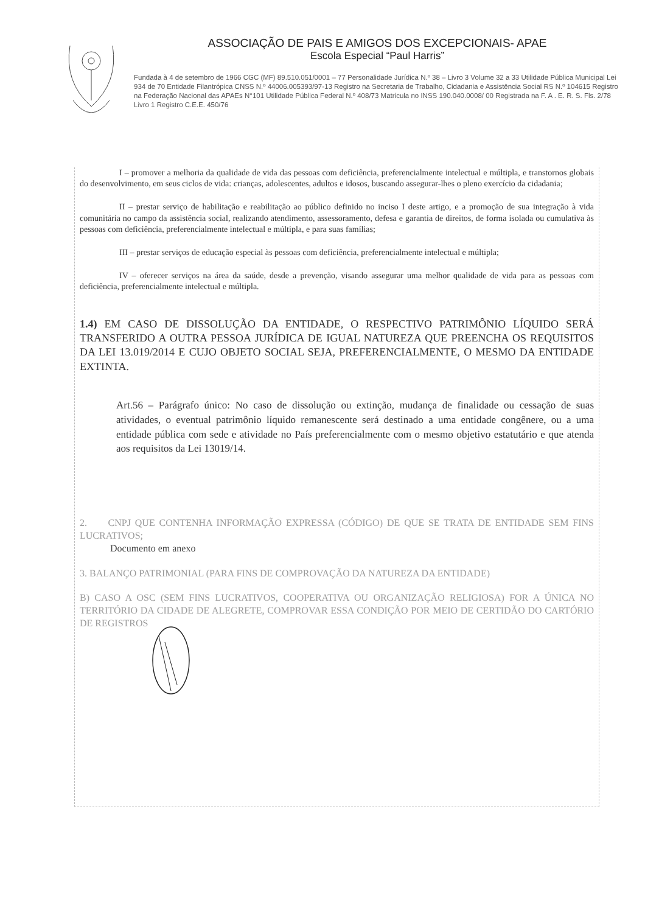ASSOCIAÇÃO DE PAIS E AMIGOS DOS EXCEPCIONAIS- APAE
Escola Especial “Paul Harris”
Fundada à 4 de setembro de 1966 CGC (MF) 89.510.051/0001 – 77 Personalidade Jurídica N.º 38 – Livro 3 Volume 32 a 33 Utilidade Pública Municipal Lei 934 de 70 Entidade Filantrópica CNSS N.º 44006.005393/97-13 Registro na Secretaria de Trabalho, Cidadania e Assistência Social RS N.º 104615 Registro na Federação Nacional das APAEs N°101 Utilidade Pública Federal N.º 408/73 Matricula no INSS 190.040.0008/ 00 Registrada na F. A . E. R. S. Fls. 2/78 Livro 1 Registro C.E.E. 450/76
I – promover a melhoria da qualidade de vida das pessoas com deficiência, preferencialmente intelectual e múltipla, e transtornos globais do desenvolvimento, em seus ciclos de vida: crianças, adolescentes, adultos e idosos, buscando assegurar-lhes o pleno exercício da cidadania;
II – prestar serviço de habilitação e reabilitação ao público definido no inciso I deste artigo, e a promoção de sua integração à vida comunitária no campo da assistência social, realizando atendimento, assessoramento, defesa e garantia de direitos, de forma isolada ou cumulativa às pessoas com deficiência, preferencialmente intelectual e múltipla, e para suas famílias;
III – prestar serviços de educação especial às pessoas com deficiência, preferencialmente intelectual e múltipla;
IV – oferecer serviços na área da saúde, desde a prevenção, visando assegurar uma melhor qualidade de vida para as pessoas com deficiência, preferencialmente intelectual e múltipla.
1.4) EM CASO DE DISSOLUÇÃO DA ENTIDADE, O RESPECTIVO PATRIMÔNIO LÍQUIDO SERÁ TRANSFERIDO A OUTRA PESSOA JURÍDICA DE IGUAL NATUREZA QUE PREENCHA OS REQUISITOS DA LEI 13.019/2014 E CUJO OBJETO SOCIAL SEJA, PREFERENCIALMENTE, O MESMO DA ENTIDADE EXTINTA.
Art.56 – Parágrafo único: No caso de dissolução ou extinção, mudança de finalidade ou cessação de suas atividades, o eventual patrimônio líquido remanescente será destinado a uma entidade congênere, ou a uma entidade pública com sede e atividade no País preferencialmente com o mesmo objetivo estatutário e que atenda aos requisitos da Lei 13019/14.
2. CNPJ QUE CONTENHA INFORMAÇÃO EXPRESSA (CÓDIGO) DE QUE SE TRATA DE ENTIDADE SEM FINS LUCRATIVOS;
Documento em anexo
3. BALANÇO PATRIMONIAL (PARA FINS DE COMPROVAÇÃO DA NATUREZA DA ENTIDADE)
B) CASO A OSC (SEM FINS LUCRATIVOS, COOPERATIVA OU ORGANIZAÇÃO RELIGIOSA) FOR A ÚNICA NO TERRITÓRIO DA CIDADE DE ALEGRETE, COMPROVAR ESSA CONDIÇÃO POR MEIO DE CERTIDÃO DO CARTÓRIO DE REGISTROS